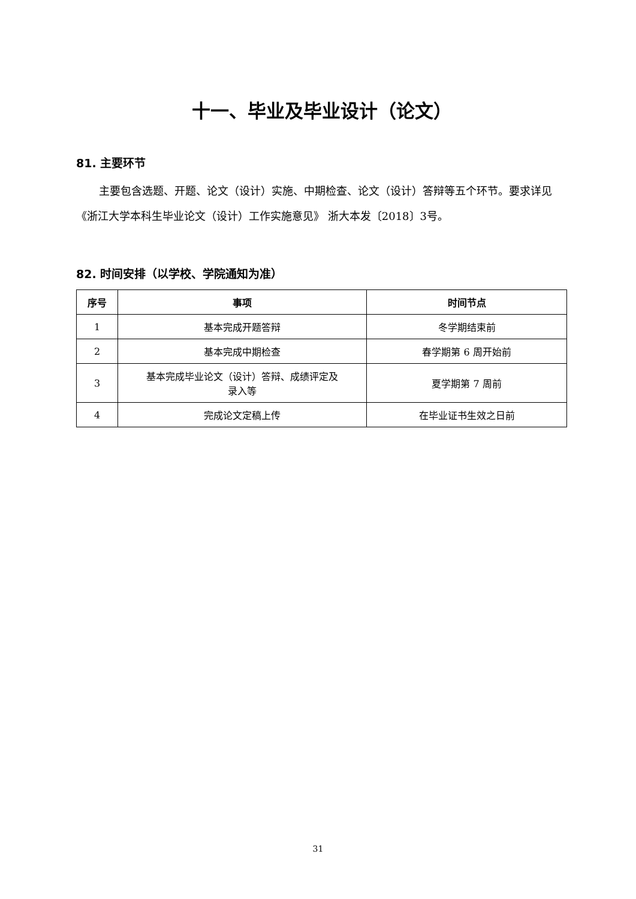十一、毕业及毕业设计（论文）
81. 主要环节
主要包含选题、开题、论文（设计）实施、中期检查、论文（设计）答辩等五个环节。要求详见《浙江大学本科生毕业论文（设计）工作实施意见》 浙大本发〔2018〕3号。
82. 时间安排（以学校、学院通知为准）
| 序号 | 事项 | 时间节点 |
| --- | --- | --- |
| 1 | 基本完成开题答辩 | 冬学期结束前 |
| 2 | 基本完成中期检查 | 春学期第 6 周开始前 |
| 3 | 基本完成毕业论文（设计）答辩、成绩评定及 录入等 | 夏学期第 7 周前 |
| 4 | 完成论文定稿上传 | 在毕业证书生效之日前 |
31